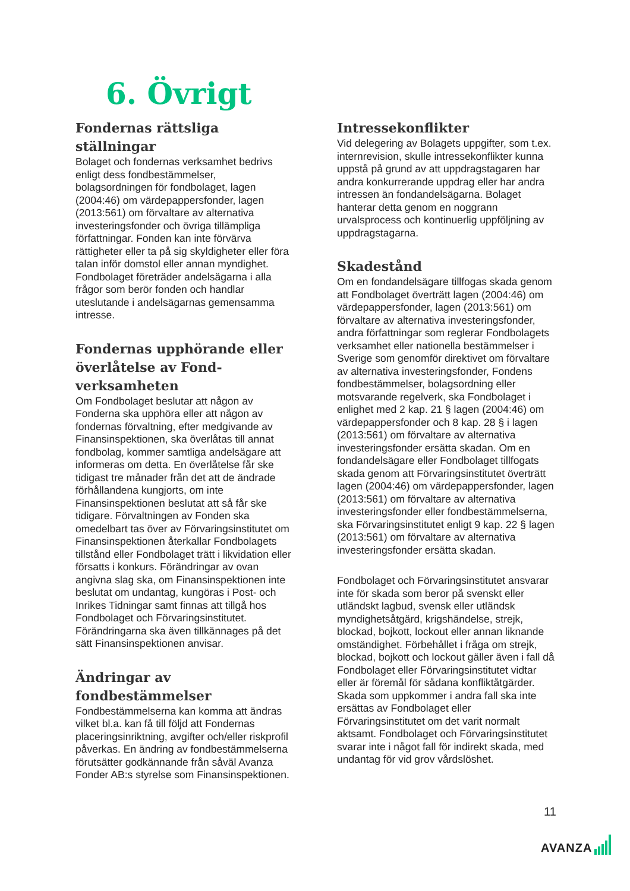6. Övrigt
Fondernas rättsliga ställningar
Bolaget och fondernas verksamhet bedrivs enligt dess fondbestämmelser, bolagsordningen för fondbolaget, lagen (2004:46) om värdepappersfonder, lagen (2013:561) om förvaltare av alternativa investeringsfonder och övriga tillämpliga författningar. Fonden kan inte förvärva rättigheter eller ta på sig skyldigheter eller föra talan inför domstol eller annan myndighet. Fondbolaget företräder andelsägarna i alla frågor som berör fonden och handlar uteslutande i andelsägarnas gemensamma intresse.
Fondernas upphörande eller överlåtelse av Fond-verksamheten
Om Fondbolaget beslutar att någon av Fonderna ska upphöra eller att någon av fondernas förvaltning, efter medgivande av Finansinspektionen, ska överlåtas till annat fondbolag, kommer samtliga andelsägare att informeras om detta. En överlåtelse får ske tidigast tre månader från det att de ändrade förhållandena kungjorts, om inte Finansinspektionen beslutat att så får ske tidigare. Förvaltningen av Fonden ska omedelbart tas över av Förvaringsinstitutet om Finansinspektionen återkallar Fondbolagets tillstånd eller Fondbolaget trätt i likvidation eller försatts i konkurs. Förändringar av ovan angivna slag ska, om Finansinspektionen inte beslutat om undantag, kungöras i Post- och Inrikes Tidningar samt finnas att tillgå hos Fondbolaget och Förvaringsinstitutet. Förändringarna ska även tillkännages på det sätt Finansinspektionen anvisar.
Ändringar av fondbestämmelser
Fondbestämmelserna kan komma att ändras vilket bl.a. kan få till följd att Fondernas placeringsinriktning, avgifter och/eller riskprofil påverkas. En ändring av fondbestämmelserna förutsätter godkännande från såväl Avanza Fonder AB:s styrelse som Finansinspektionen.
Intressekonflikter
Vid delegering av Bolagets uppgifter, som t.ex. internrevision, skulle intressekonflikter kunna uppstå på grund av att uppdragstagaren har andra konkurrerande uppdrag eller har andra intressen än fondandelsägarna. Bolaget hanterar detta genom en noggrann urvalsprocess och kontinuerlig uppföljning av uppdragstagarna.
Skadestånd
Om en fondandelsägare tillfogas skada genom att Fondbolaget överträtt lagen (2004:46) om värdepappersfonder, lagen (2013:561) om förvaltare av alternativa investeringsfonder, andra författningar som reglerar Fondbolagets verksamhet eller nationella bestämmelser i Sverige som genomför direktivet om förvaltare av alternativa investeringsfonder, Fondens fondbestämmelser, bolagsordning eller motsvarande regelverk, ska Fondbolaget i enlighet med 2 kap. 21 § lagen (2004:46) om värdepappersfonder och 8 kap. 28 § i lagen (2013:561) om förvaltare av alternativa investeringsfonder ersätta skadan. Om en fondandelsägare eller Fondbolaget tillfogats skada genom att Förvaringsinstitutet överträtt lagen (2004:46) om värdepappersfonder, lagen (2013:561) om förvaltare av alternativa investeringsfonder eller fondbestämmelserna, ska Förvaringsinstitutet enligt 9 kap. 22 § lagen (2013:561) om förvaltare av alternativa investeringsfonder ersätta skadan.
Fondbolaget och Förvaringsinstitutet ansvarar inte för skada som beror på svenskt eller utländskt lagbud, svensk eller utländsk myndighetsåtgärd, krigshändelse, strejk, blockad, bojkott, lockout eller annan liknande omständighet. Förbehållet i fråga om strejk, blockad, bojkott och lockout gäller även i fall då Fondbolaget eller Förvaringsinstitutet vidtar eller är föremål för sådana konfliktåtgärder. Skada som uppkommer i andra fall ska inte ersättas av Fondbolaget eller Förvaringsinstitutet om det varit normalt aktsamt. Fondbolaget och Förvaringsinstitutet svarar inte i något fall för indirekt skada, med undantag för vid grov vårdslöshet.
11
AVANZA